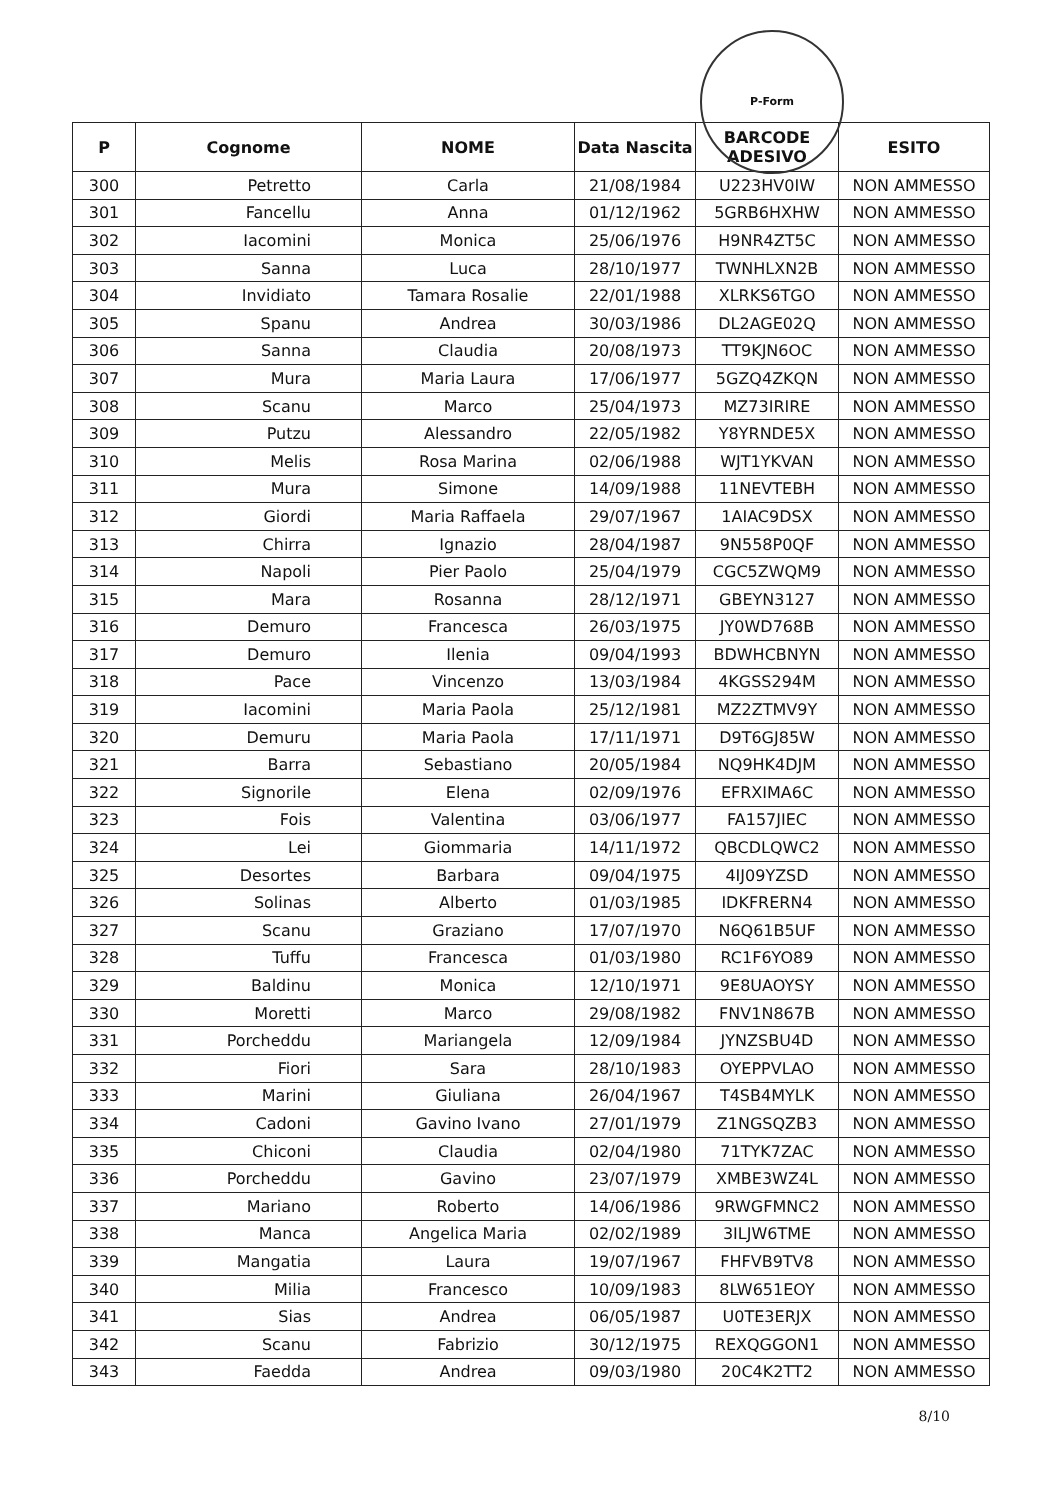P-Form
| P | Cognome | NOME | Data Nascita | BARCODE ADESIVO | ESITO |
| --- | --- | --- | --- | --- | --- |
| 300 | Petretto | Carla | 21/08/1984 | U223HV0IW | NON AMMESSO |
| 301 | Fancellu | Anna | 01/12/1962 | 5GRB6HXHW | NON AMMESSO |
| 302 | Iacomini | Monica | 25/06/1976 | H9NR4ZT5C | NON AMMESSO |
| 303 | Sanna | Luca | 28/10/1977 | TWNHLXN2B | NON AMMESSO |
| 304 | Invidiato | Tamara Rosalie | 22/01/1988 | XLRKS6TGO | NON AMMESSO |
| 305 | Spanu | Andrea | 30/03/1986 | DL2AGE02Q | NON AMMESSO |
| 306 | Sanna | Claudia | 20/08/1973 | TT9KJN6OC | NON AMMESSO |
| 307 | Mura | Maria Laura | 17/06/1977 | 5GZQ4ZKQN | NON AMMESSO |
| 308 | Scanu | Marco | 25/04/1973 | MZ73IRIRE | NON AMMESSO |
| 309 | Putzu | Alessandro | 22/05/1982 | Y8YRNDE5X | NON AMMESSO |
| 310 | Melis | Rosa Marina | 02/06/1988 | WJT1YKVAN | NON AMMESSO |
| 311 | Mura | Simone | 14/09/1988 | 11NEVTEBH | NON AMMESSO |
| 312 | Giordi | Maria Raffaela | 29/07/1967 | 1AIAC9DSX | NON AMMESSO |
| 313 | Chirra | Ignazio | 28/04/1987 | 9N558P0QF | NON AMMESSO |
| 314 | Napoli | Pier Paolo | 25/04/1979 | CGC5ZWQM9 | NON AMMESSO |
| 315 | Mara | Rosanna | 28/12/1971 | GBEYN3127 | NON AMMESSO |
| 316 | Demuro | Francesca | 26/03/1975 | JY0WD768B | NON AMMESSO |
| 317 | Demuro | Ilenia | 09/04/1993 | BDWHCBNYN | NON AMMESSO |
| 318 | Pace | Vincenzo | 13/03/1984 | 4KGSS294M | NON AMMESSO |
| 319 | Iacomini | Maria Paola | 25/12/1981 | MZ2ZTMV9Y | NON AMMESSO |
| 320 | Demuru | Maria Paola | 17/11/1971 | D9T6GJ85W | NON AMMESSO |
| 321 | Barra | Sebastiano | 20/05/1984 | NQ9HK4DJM | NON AMMESSO |
| 322 | Signorile | Elena | 02/09/1976 | EFRXIMA6C | NON AMMESSO |
| 323 | Fois | Valentina | 03/06/1977 | FA157JIEC | NON AMMESSO |
| 324 | Lei | Giommaria | 14/11/1972 | QBCDLQWC2 | NON AMMESSO |
| 325 | Desortes | Barbara | 09/04/1975 | 4IJ09YZSD | NON AMMESSO |
| 326 | Solinas | Alberto | 01/03/1985 | IDKFRERN4 | NON AMMESSO |
| 327 | Scanu | Graziano | 17/07/1970 | N6Q61B5UF | NON AMMESSO |
| 328 | Tuffu | Francesca | 01/03/1980 | RC1F6YO89 | NON AMMESSO |
| 329 | Baldinu | Monica | 12/10/1971 | 9E8UAOYSY | NON AMMESSO |
| 330 | Moretti | Marco | 29/08/1982 | FNV1N867B | NON AMMESSO |
| 331 | Porcheddu | Mariangela | 12/09/1984 | JYNZSBU4D | NON AMMESSO |
| 332 | Fiori | Sara | 28/10/1983 | OYEPPVLAO | NON AMMESSO |
| 333 | Marini | Giuliana | 26/04/1967 | T4SB4MYLK | NON AMMESSO |
| 334 | Cadoni | Gavino Ivano | 27/01/1979 | Z1NGSQZB3 | NON AMMESSO |
| 335 | Chiconi | Claudia | 02/04/1980 | 71TYK7ZAC | NON AMMESSO |
| 336 | Porcheddu | Gavino | 23/07/1979 | XMBE3WZ4L | NON AMMESSO |
| 337 | Mariano | Roberto | 14/06/1986 | 9RWGFMNC2 | NON AMMESSO |
| 338 | Manca | Angelica Maria | 02/02/1989 | 3ILJW6TME | NON AMMESSO |
| 339 | Mangatia | Laura | 19/07/1967 | FHFVB9TV8 | NON AMMESSO |
| 340 | Milia | Francesco | 10/09/1983 | 8LW651EOY | NON AMMESSO |
| 341 | Sias | Andrea | 06/05/1987 | U0TE3ERJX | NON AMMESSO |
| 342 | Scanu | Fabrizio | 30/12/1975 | REXQGGON1 | NON AMMESSO |
| 343 | Faedda | Andrea | 09/03/1980 | 20C4K2TT2 | NON AMMESSO |
8/10